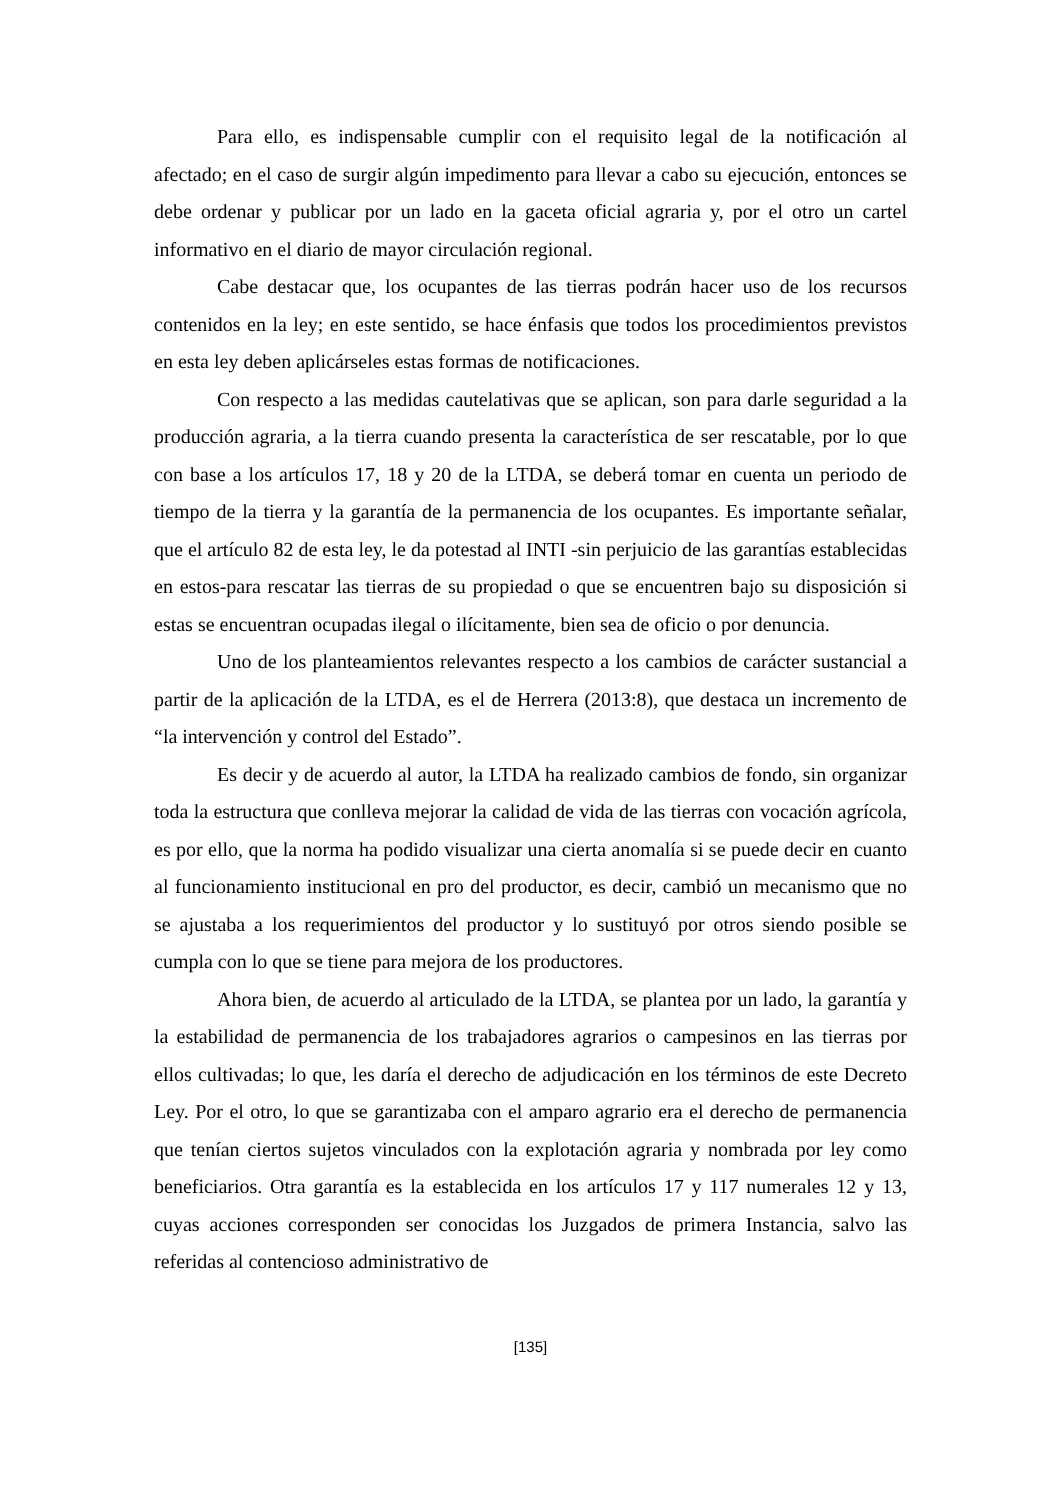Para ello, es indispensable cumplir con el requisito legal de la notificación al afectado; en el caso de surgir algún impedimento para llevar a cabo su ejecución, entonces se debe ordenar y publicar por un lado en la gaceta oficial agraria y, por el otro un cartel informativo en el diario de mayor circulación regional.
Cabe destacar que, los ocupantes de las tierras podrán hacer uso de los recursos contenidos en la ley; en este sentido, se hace énfasis que todos los procedimientos previstos en esta ley deben aplicárseles estas formas de notificaciones.
Con respecto a las medidas cautelativas que se aplican, son para darle seguridad a la producción agraria, a la tierra cuando presenta la característica de ser rescatable, por lo que con base a los artículos 17, 18 y 20 de la LTDA, se deberá tomar en cuenta un periodo de tiempo de la tierra y la garantía de la permanencia de los ocupantes. Es importante señalar, que el artículo 82 de esta ley, le da potestad al INTI -sin perjuicio de las garantías establecidas en estos-para rescatar las tierras de su propiedad o que se encuentren bajo su disposición si estas se encuentran ocupadas ilegal o ilícitamente, bien sea de oficio o por denuncia.
Uno de los planteamientos relevantes respecto a los cambios de carácter sustancial a partir de la aplicación de la LTDA, es el de Herrera (2013:8), que destaca un incremento de “la intervención y control del Estado”.
Es decir y de acuerdo al autor, la LTDA ha realizado cambios de fondo, sin organizar toda la estructura que conlleva mejorar la calidad de vida de las tierras con vocación agrícola, es por ello, que la norma ha podido visualizar una cierta anomalía si se puede decir en cuanto al funcionamiento institucional en pro del productor, es decir, cambió un mecanismo que no se ajustaba a los requerimientos del productor y lo sustituyó por otros siendo posible se cumpla con lo que se tiene para mejora de los productores.
Ahora bien, de acuerdo al articulado de la LTDA, se plantea por un lado, la garantía y la estabilidad de permanencia de los trabajadores agrarios o campesinos en las tierras por ellos cultivadas; lo que, les daría el derecho de adjudicación en los términos de este Decreto Ley. Por el otro, lo que se garantizaba con el amparo agrario era el derecho de permanencia que tenían ciertos sujetos vinculados con la explotación agraria y nombrada por ley como beneficiarios. Otra garantía es la establecida en los artículos 17 y 117 numerales 12 y 13, cuyas acciones corresponden ser conocidas los Juzgados de primera Instancia, salvo las referidas al contencioso administrativo de
[135]